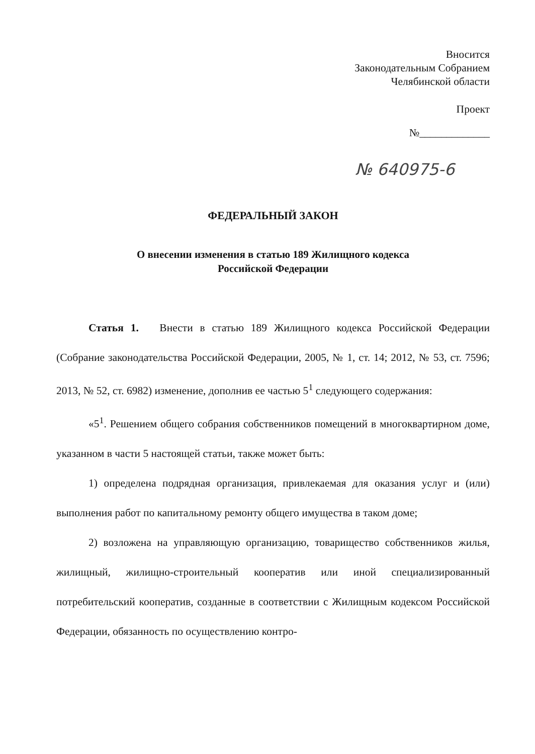Вносится
Законодательным Собранием
Челябинской области
Проект
№_____________
№ 640975-6
ФЕДЕРАЛЬНЫЙ ЗАКОН
О внесении изменения в статью 189 Жилищного кодекса
Российской Федерации
Статья 1. Внести в статью 189 Жилищного кодекса Российской Федерации (Собрание законодательства Российской Федерации, 2005, № 1, ст. 14; 2012, № 53, ст. 7596; 2013, № 52, ст. 6982) изменение, дополнив ее частью 5<sup>1</sup> следующего содержания:
«5<sup>1</sup>. Решением общего собрания собственников помещений в многоквартирном доме, указанном в части 5 настоящей статьи, также может быть:
1) определена подрядная организация, привлекаемая для оказания услуг и (или) выполнения работ по капитальному ремонту общего имущества в таком доме;
2) возложена на управляющую организацию, товарищество собственников жилья, жилищный, жилищно-строительный кооператив или иной специализированный потребительский кооператив, созданные в соответствии с Жилищным кодексом Российской Федерации, обязанность по осуществлению контро-